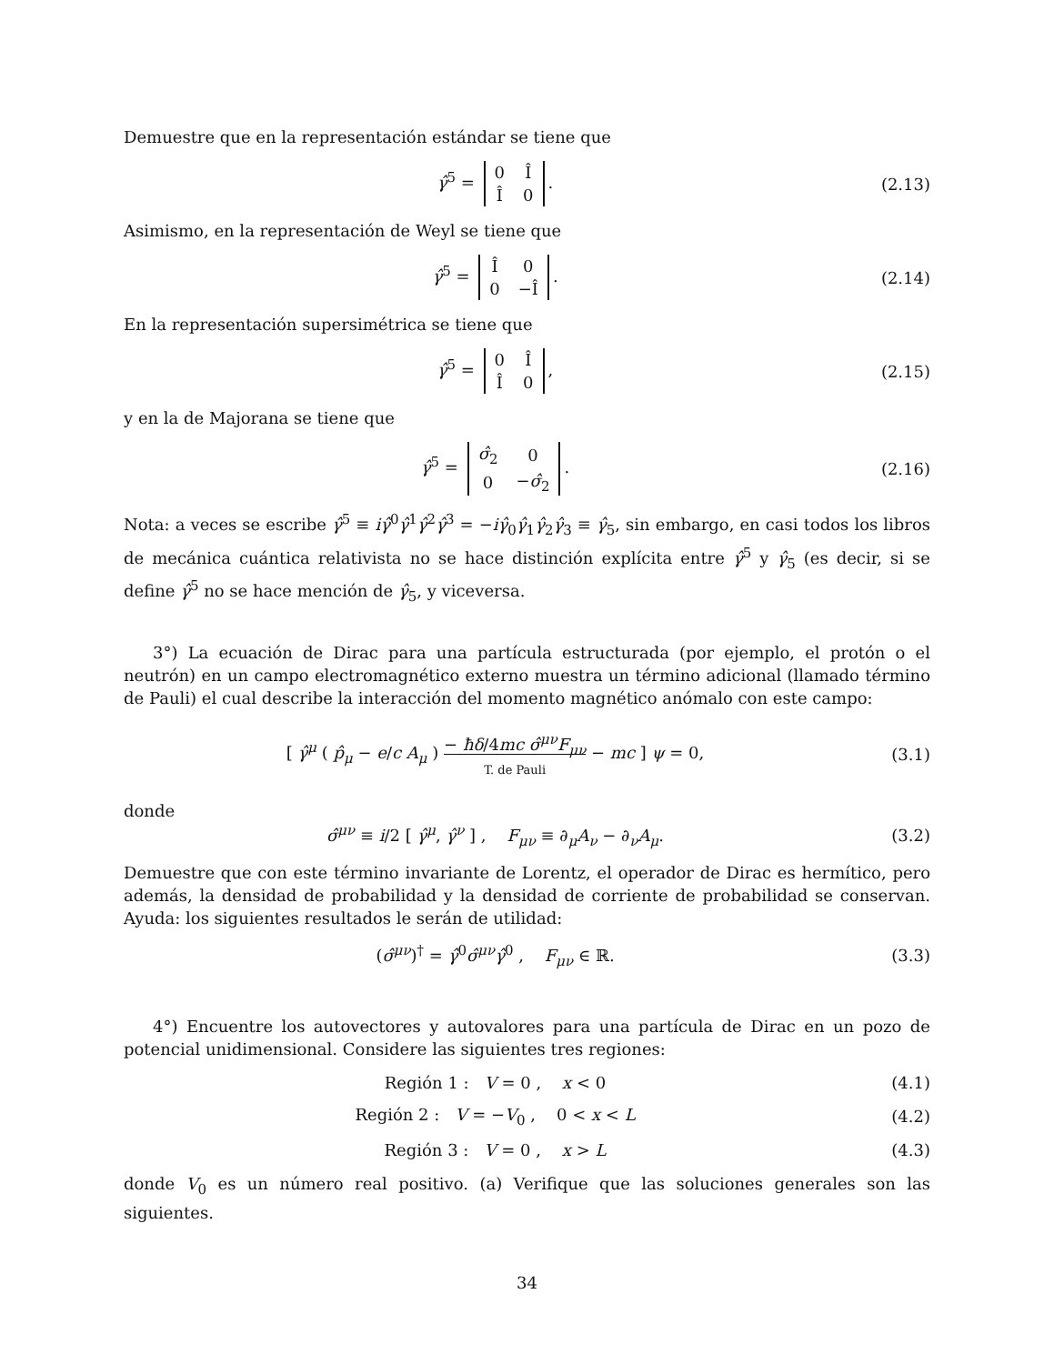Demuestre que en la representación estándar se tiene que
γ̂<sup>5</sup> =
| 0 | Î |
| Î | 0 |
.
(2.13)
Asimismo, en la representación de Weyl se tiene que
γ̂<sup>5</sup> =
| Î | 0 |
| 0 | −Î |
.
(2.14)
En la representación supersimétrica se tiene que
γ̂<sup>5</sup> =
| 0 | Î |
| Î | 0 |
,
(2.15)
y en la de Majorana se tiene que
γ̂<sup>5</sup> =
| σ̂<sub>2</sub> | 0 |
| 0 | − σ̂<sub>2</sub> |
.
(2.16)
Nota: a veces se escribe γ̂<sup>5</sup> ≡ iγ̂<sup>0</sup>γ̂<sup>1</sup>γ̂<sup>2</sup>γ̂<sup>3</sup> = −iγ̂<sub>0</sub>γ̂<sub>1</sub>γ̂<sub>2</sub>γ̂<sub>3</sub> ≡ γ̂<sub>5</sub>, sin embargo, en casi todos los libros de mecánica cuántica relativista no se hace distinción explícita entre γ̂<sup>5</sup> y γ̂<sub>5</sub> (es decir, si se define γ̂<sup>5</sup> no se hace mención de γ̂<sub>5</sub>, y viceversa.
3°) La ecuación de Dirac para una partícula estructurada (por ejemplo, el protón o el neutrón) en un campo electromagnético externo muestra un término adicional (llamado término de Pauli) el cual describe la interacción del momento magnético anómalo con este campo:
[ γ̂<sup>μ</sup> ( p̂<sub>μ</sub> − e/c A<sub>μ</sub> ) − ħδ/4mc σ̂<sup>μν</sup>F<sub>μν</sub>
T. de Pauli − mc ] ψ = 0,
(3.1)
donde
σ̂<sup>μν</sup> ≡ i/2 [ γ̂<sup>μ</sup>, γ̂<sup>ν</sup> ] , F<sub>μν</sub> ≡ ∂<sub>μ</sub>A<sub>ν</sub> − ∂<sub>ν</sub>A<sub>μ</sub>.
(3.2)
Demuestre que con este término invariante de Lorentz, el operador de Dirac es hermítico, pero además, la densidad de probabilidad y la densidad de corriente de probabilidad se conservan. Ayuda: los siguientes resultados le serán de utilidad:
(σ̂<sup>μν</sup>)<sup>†</sup> = γ̂<sup>0</sup>σ̂<sup>μν</sup>γ̂<sup>0</sup> , F<sub>μν</sub> ∈ ℝ.
(3.3)
4°) Encuentre los autovectores y autovalores para una partícula de Dirac en un pozo de potencial unidimensional. Considere las siguientes tres regiones:
Región 1 : V = 0 , x < 0 (4.1)
Región 2 : V = −V<sub>0</sub> , 0 < x < L
(4.2)
Región 3 : V = 0 , x > L (4.3)
donde V<sub>0</sub> es un número real positivo. (a) Verifique que las soluciones generales son las siguientes.
34